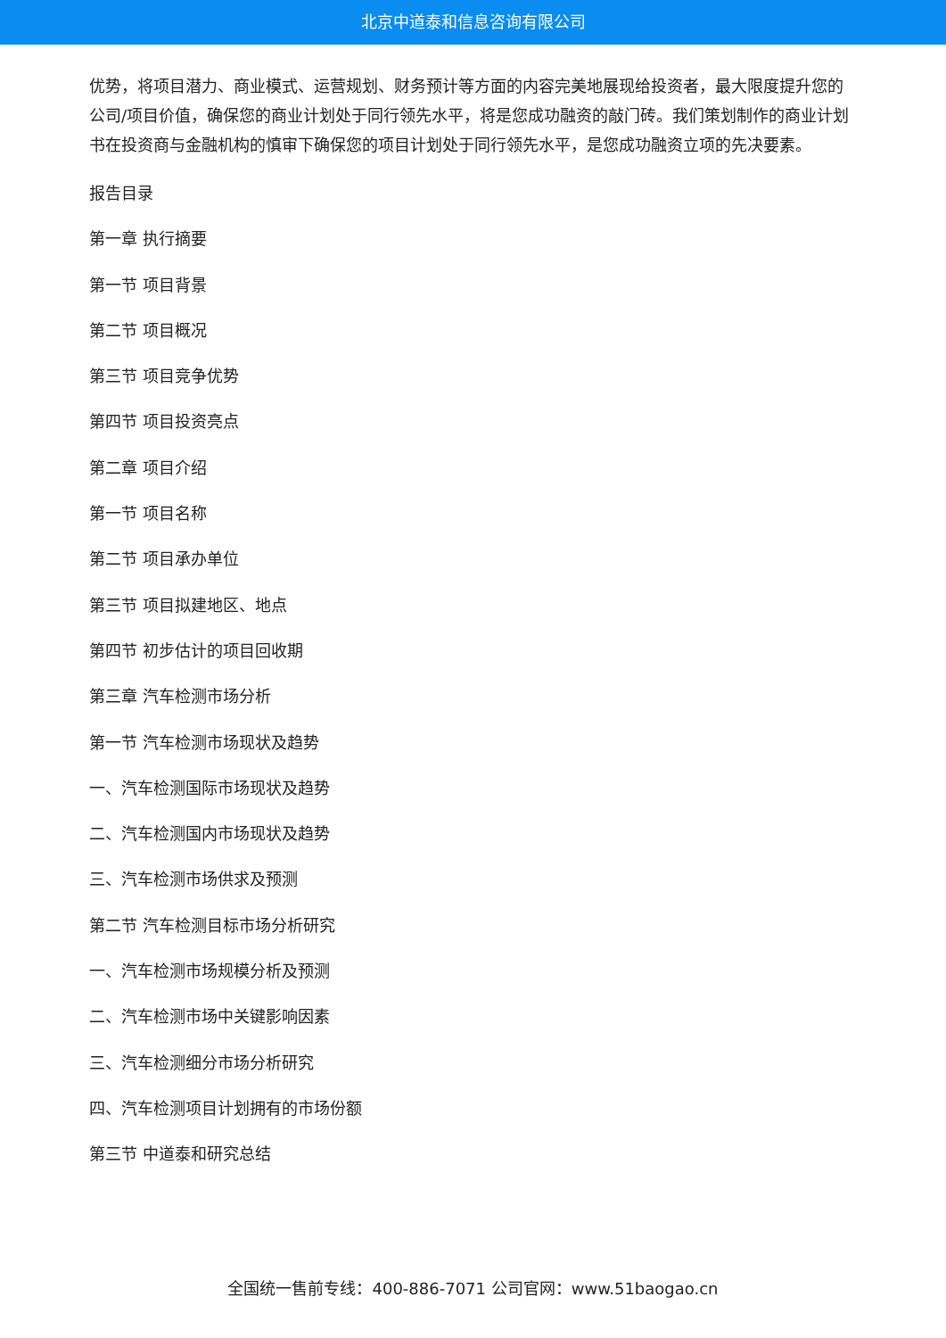北京中道泰和信息咨询有限公司
优势，将项目潜力、商业模式、运营规划、财务预计等方面的内容完美地展现给投资者，最大限度提升您的公司/项目价值，确保您的商业计划处于同行领先水平，将是您成功融资的敲门砖。我们策划制作的商业计划书在投资商与金融机构的慎审下确保您的项目计划处于同行领先水平，是您成功融资立项的先决要素。
报告目录
第一章 执行摘要
第一节 项目背景
第二节 项目概况
第三节 项目竞争优势
第四节 项目投资亮点
第二章 项目介绍
第一节 项目名称
第二节 项目承办单位
第三节 项目拟建地区、地点
第四节 初步估计的项目回收期
第三章 汽车检测市场分析
第一节 汽车检测市场现状及趋势
一、汽车检测国际市场现状及趋势
二、汽车检测国内市场现状及趋势
三、汽车检测市场供求及预测
第二节 汽车检测目标市场分析研究
一、汽车检测市场规模分析及预测
二、汽车检测市场中关键影响因素
三、汽车检测细分市场分析研究
四、汽车检测项目计划拥有的市场份额
第三节 中道泰和研究总结
全国统一售前专线：400-886-7071 公司官网：www.51baogao.cn